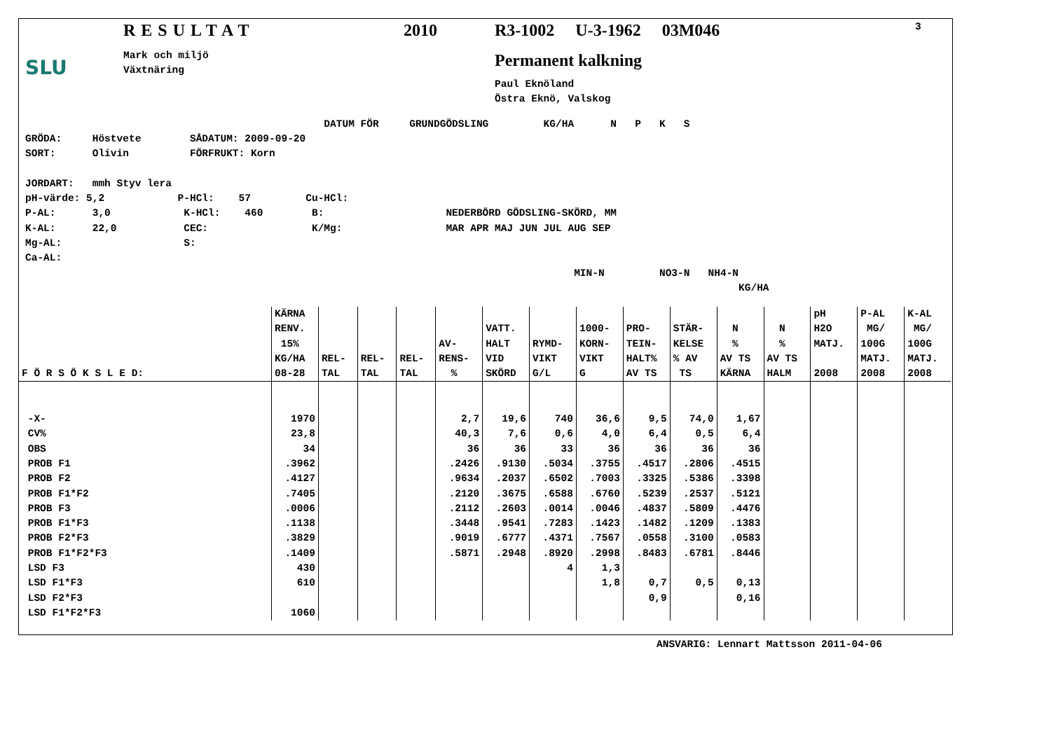SLU
RESULTAT
Mark och miljö
Växtnäring
2010 R3-1002 U-3-1962 03M046
Permanent kalkning
Paul Eknöland
Östra Eknö, Valskog
3
                                                 DATUM FÖR     GRUNDGÖDSLING         KG/HA      N   P   K   S
GRÖDA:     Höstvete        SÅDATUM: 2009-09-20
SORT:      Olivin          FÖRFRUKT: Korn

JORDART:   mmh Styv lera
pH-värde: 5,2            P-HCl:    57         Cu-HCl:
P-AL:      3,0            K-HCl:    460        B:                    NEDERBÖRD GÖDSLING-SKÖRD, MM
K-AL:      22,0           CEC:                 K/Mg:                 MAR APR MAJ JUN JUL AUG SEP
Mg-AL:                    S:
Ca-AL:
                                                                                          MIN-N         NO3-N   NH4-N
                                                                                                                     KG/HA
| F Ö R S Ö K S L E D: | KÄRNA RENV. 15% KG/HA 08-28 | REL- TAL | REL- TAL | REL- TAL | AV- RENS- % | VATT. HALT VID SKÖRD | RYMD- VIKT G/L | 1000- KORN- VIKT G | PRO- TEIN- HALT% AV TS | STÄR- KELSE % AV TS | N % AV TS KÄRNA | N % AV TS HALM | pH H2O MATJ. 2008 | P-AL MG/ 100G MATJ. 2008 | K-AL MG/ 100G MATJ. 2008 |
| --- | --- | --- | --- | --- | --- | --- | --- | --- | --- | --- | --- | --- | --- | --- | --- |
| -X- CV% OBS PROB F1 PROB F2 PROB F1*F2 PROB F3 PROB F1*F3 PROB F2*F3 PROB F1*F2*F3 LSD F3 LSD F1*F3 LSD F2*F3 LSD F1*F2*F3 | 1970 23,8 34 .3962 .4127 .7405 .0006 .1138 .3829 .1409 430 610 1060 | | | | 2,7 40,3 36 .2426 .9634 .2120 .2112 .3448 .9019 .5871 | 19,6 7,6 36 .9130 .2037 .3675 .2603 .9541 .6777 .2948 | 740 0,6 33 .5034 .6502 .6588 .0014 .7283 .4371 .8920 4 | 36,6 4,0 36 .3755 .7003 .6760 .0046 .1423 .7567 .2998 1,3 1,8 | 9,5 6,4 36 .4517 .3325 .5239 .4837 .1482 .0558 .8483 0,7 0,9 | 74,0 0,5 36 .2806 .5386 .2537 .5809 .1209 .3100 .6781 0,5 | 1,67 6,4 36 .4515 .3398 .5121 .4476 .1383 .0583 .8446 0,13 0,16 | | | | |
ANSVARIG: Lennart Mattsson 2011-04-06